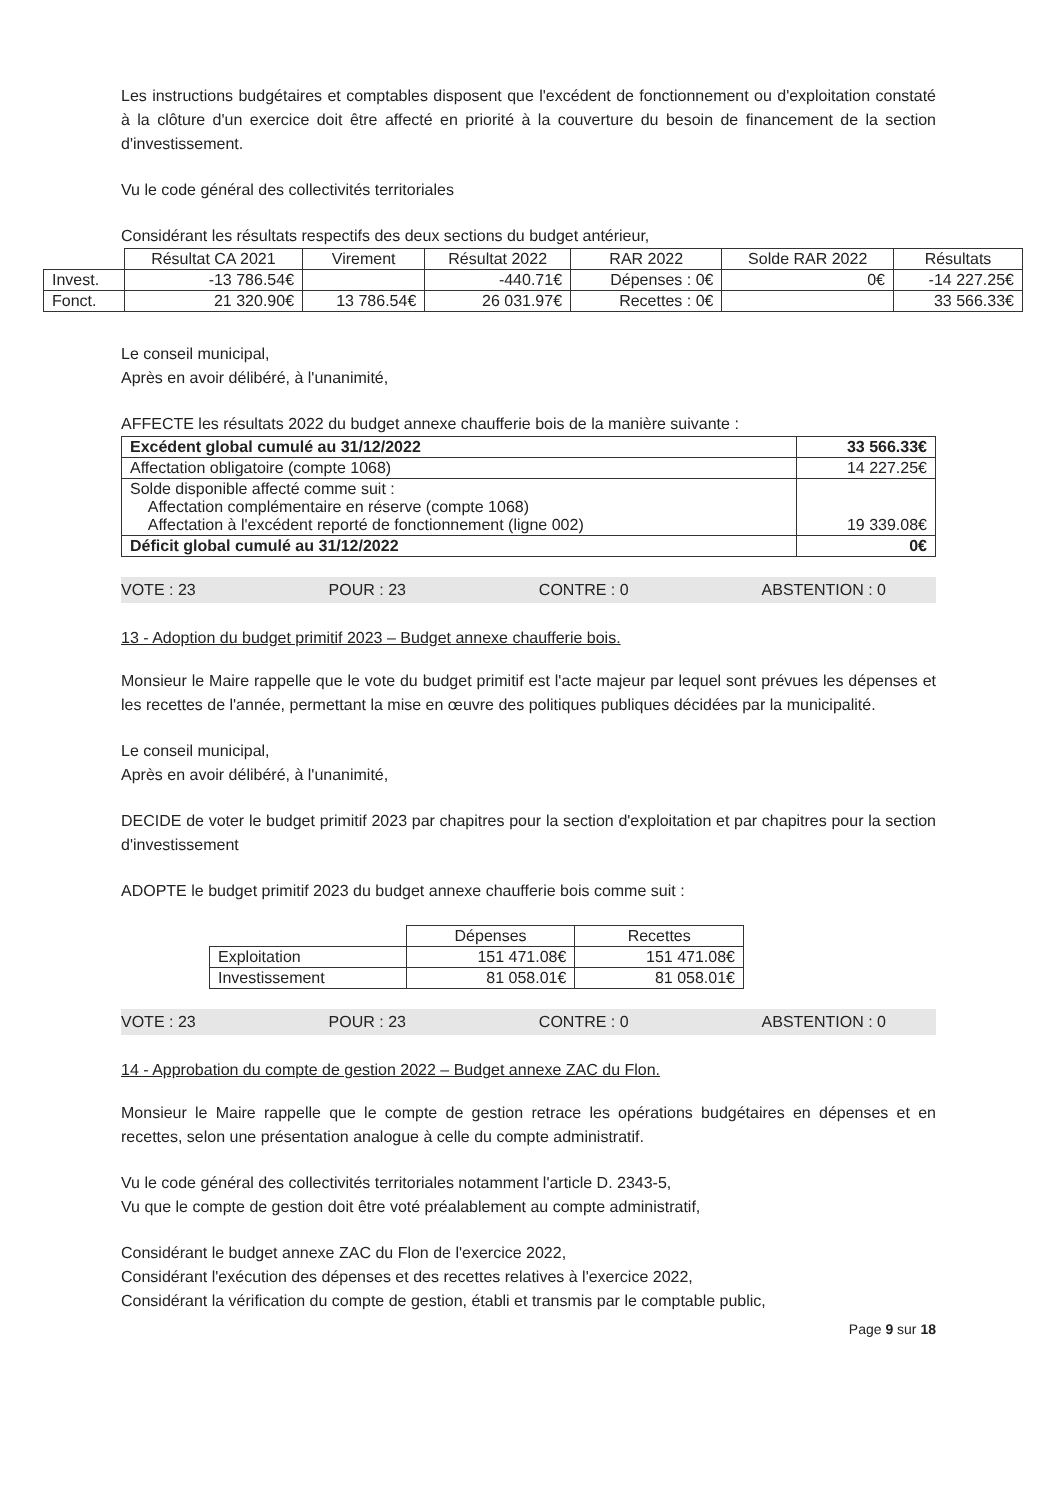Les instructions budgétaires et comptables disposent que l'excédent de fonctionnement ou d'exploitation constaté à la clôture d'un exercice doit être affecté en priorité à la couverture du besoin de financement de la section d'investissement.
Vu le code général des collectivités territoriales
Considérant les résultats respectifs des deux sections du budget antérieur,
| | Résultat CA 2021 | Virement | Résultat 2022 | RAR 2022 | Solde RAR 2022 | Résultats |
| Invest. | -13 786.54€ | | -440.71€ | Dépenses : 0€ | 0€ | -14 227.25€ |
| Fonct. | 21 320.90€ | 13 786.54€ | 26 031.97€ | Recettes : 0€ | | 33 566.33€ |
Le conseil municipal,
Après en avoir délibéré, à l'unanimité,
AFFECTE les résultats 2022 du budget annexe chaufferie bois de la manière suivante :
| Excédent global cumulé au 31/12/2022 | 33 566.33€ |
| Affectation obligatoire (compte 1068) | 14 227.25€ |
| Solde disponible affecté comme suit : Affectation complémentaire en réserve (compte 1068) Affectation à l'excédent reporté de fonctionnement (ligne 002) | 19 339.08€ |
| Déficit global cumulé au 31/12/2022 | 0€ |
VOTE : 23 POUR : 23 CONTRE : 0 ABSTENTION : 0
13 - Adoption du budget primitif 2023 – Budget annexe chaufferie bois.
Monsieur le Maire rappelle que le vote du budget primitif est l'acte majeur par lequel sont prévues les dépenses et les recettes de l'année, permettant la mise en œuvre des politiques publiques décidées par la municipalité.
Le conseil municipal,
Après en avoir délibéré, à l'unanimité,
DECIDE de voter le budget primitif 2023 par chapitres pour la section d'exploitation et par chapitres pour la section d'investissement
ADOPTE le budget primitif 2023 du budget annexe chaufferie bois comme suit :
| | Dépenses | Recettes |
| Exploitation | 151 471.08€ | 151 471.08€ |
| Investissement | 81 058.01€ | 81 058.01€ |
VOTE : 23 POUR : 23 CONTRE : 0 ABSTENTION : 0
14 - Approbation du compte de gestion 2022 – Budget annexe ZAC du Flon.
Monsieur le Maire rappelle que le compte de gestion retrace les opérations budgétaires en dépenses et en recettes, selon une présentation analogue à celle du compte administratif.
Vu le code général des collectivités territoriales notamment l'article D. 2343-5,
Vu que le compte de gestion doit être voté préalablement au compte administratif,
Considérant le budget annexe ZAC du Flon de l'exercice 2022,
Considérant l'exécution des dépenses et des recettes relatives à l'exercice 2022,
Considérant la vérification du compte de gestion, établi et transmis par le comptable public,
Page 9 sur 18